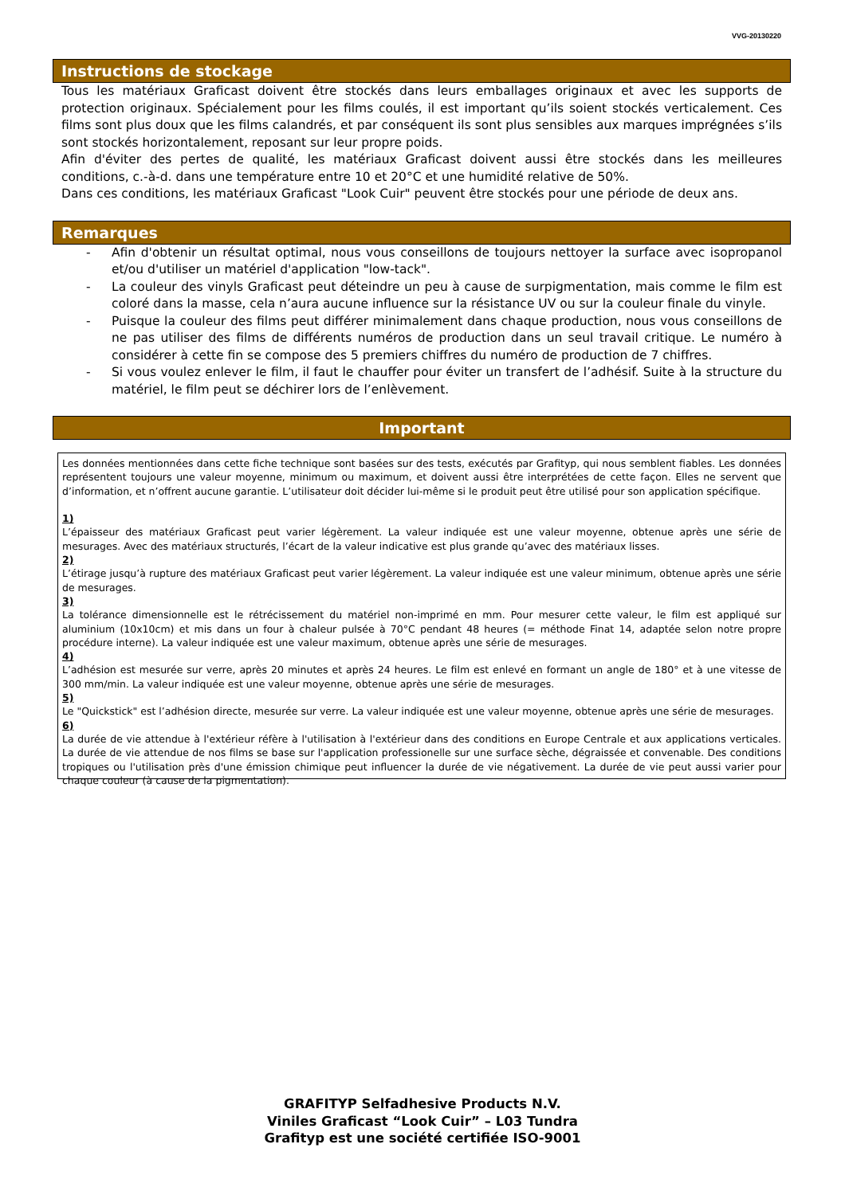VVG-20130220
Instructions de stockage
Tous les matériaux Graficast doivent être stockés dans leurs emballages originaux et avec les supports de protection originaux. Spécialement pour les films coulés, il est important qu’ils soient stockés verticalement. Ces films sont plus doux que les films calandrés, et par conséquent ils sont plus sensibles aux marques imprégnées s’ils sont stockés horizontalement, reposant sur leur propre poids.
Afin d'éviter des pertes de qualité, les matériaux Graficast doivent aussi être stockés dans les meilleures conditions, c.-à-d. dans une température entre 10 et 20°C et une humidité relative de 50%.
Dans ces conditions, les matériaux Graficast "Look Cuir" peuvent être stockés pour une période de deux ans.
Remarques
- Afin d'obtenir un résultat optimal, nous vous conseillons de toujours nettoyer la surface avec isopropanol et/ou d'utiliser un matériel d'application "low-tack".
- La couleur des vinyls Graficast peut déteindre un peu à cause de surpigmentation, mais comme le film est coloré dans la masse, cela n’aura aucune influence sur la résistance UV ou sur la couleur finale du vinyle.
- Puisque la couleur des films peut différer minimalement dans chaque production, nous vous conseillons de ne pas utiliser des films de différents numéros de production dans un seul travail critique. Le numéro à considérer à cette fin se compose des 5 premiers chiffres du numéro de production de 7 chiffres.
- Si vous voulez enlever le film, il faut le chauffer pour éviter un transfert de l’adhésif. Suite à la structure du matériel, le film peut se déchirer lors de l’enlèvement.
Important
Les données mentionnées dans cette fiche technique sont basées sur des tests, exécutés par Grafityp, qui nous semblent fiables. Les données représentent toujours une valeur moyenne, minimum ou maximum, et doivent aussi être interprétées de cette façon. Elles ne servent que d’information, et n’offrent aucune garantie. L’utilisateur doit décider lui-même si le produit peut être utilisé pour son application spécifique.
1)
L’épaisseur des matériaux Graficast peut varier légèrement. La valeur indiquée est une valeur moyenne, obtenue après une série de mesurages. Avec des matériaux structurés, l’écart de la valeur indicative est plus grande qu’avec des matériaux lisses.
2)
L’étirage jusqu’à rupture des matériaux Graficast peut varier légèrement. La valeur indiquée est une valeur minimum, obtenue après une série de mesurages.
3)
La tolérance dimensionnelle est le rétrécissement du matériel non-imprimé en mm. Pour mesurer cette valeur, le film est appliqué sur aluminium (10x10cm) et mis dans un four à chaleur pulsée à 70°C pendant 48 heures (= méthode Finat 14, adaptée selon notre propre procédure interne). La valeur indiquée est une valeur maximum, obtenue après une série de mesurages.
4)
L’adhésion est mesurée sur verre, après 20 minutes et après 24 heures. Le film est enlevé en formant un angle de 180° et à une vitesse de 300 mm/min. La valeur indiquée est une valeur moyenne, obtenue après une série de mesurages.
5)
Le "Quickstick" est l’adhésion directe, mesurée sur verre. La valeur indiquée est une valeur moyenne, obtenue après une série de mesurages.
6)
La durée de vie attendue à l'extérieur réfère à l'utilisation à l'extérieur dans des conditions en Europe Centrale et aux applications verticales. La durée de vie attendue de nos films se base sur l'application professionelle sur une surface sèche, dégraissée et convenable. Des conditions tropiques ou l'utilisation près d'une émission chimique peut influencer la durée de vie négativement. La durée de vie peut aussi varier pour chaque couleur (à cause de la pigmentation).
GRAFITYP Selfadhesive Products N.V.
Viniles Graficast “Look Cuir” – L03 Tundra
Grafityp est une société certifiée ISO-9001